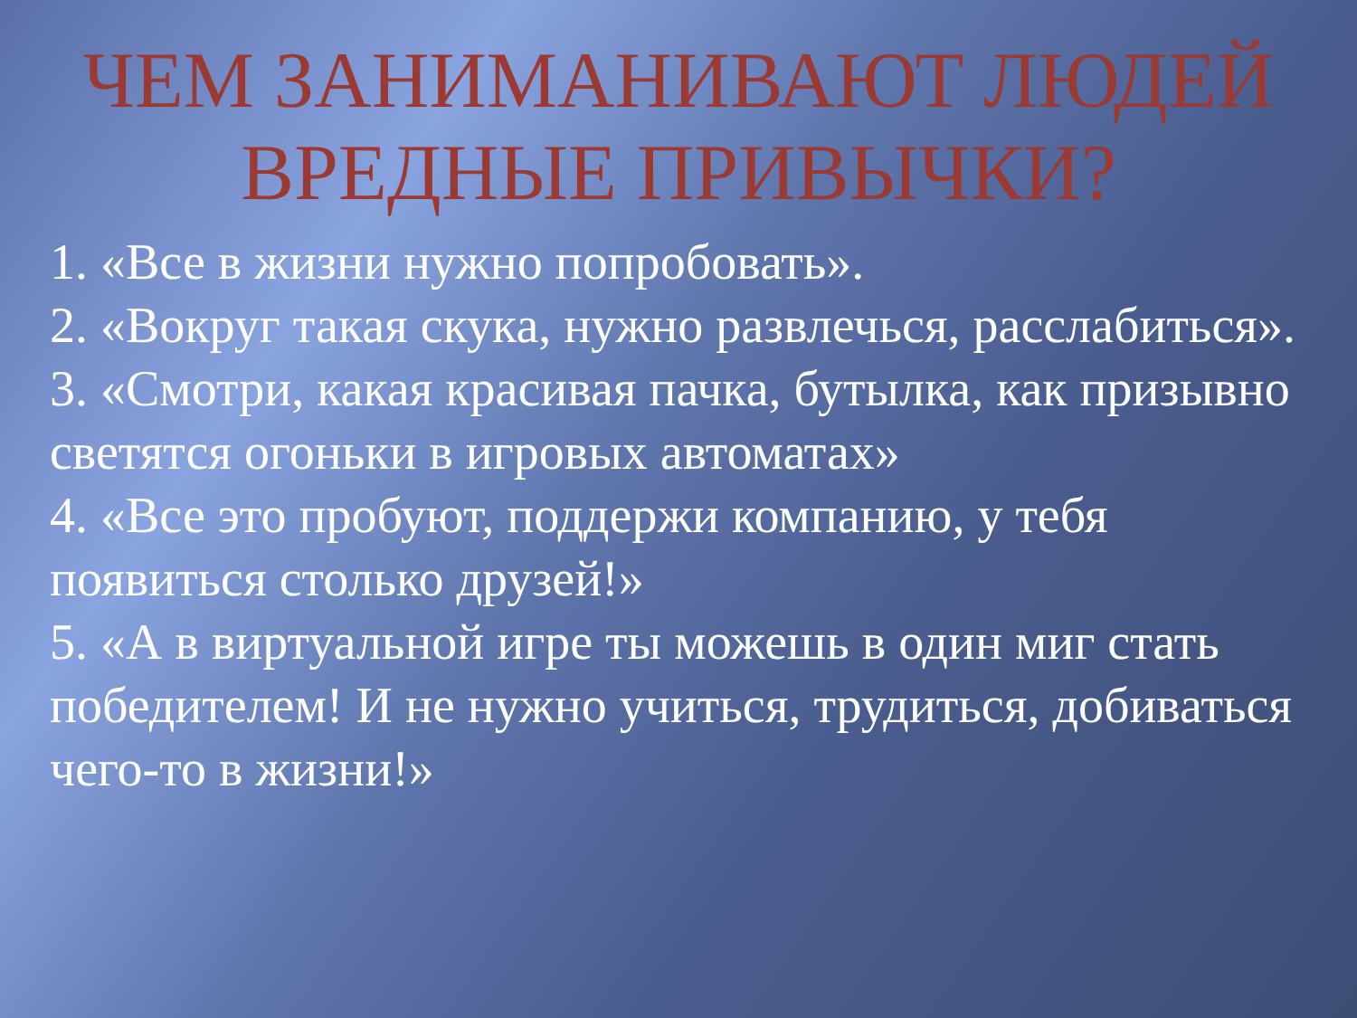ЧЕМ ЗАНИМАНИВАЮТ ЛЮДЕЙ ВРЕДНЫЕ ПРИВЫЧКИ?
1. «Все в жизни нужно попробовать».
2. «Вокруг такая скука, нужно развлечься, расслабиться».
3. «Смотри, какая красивая пачка, бутылка, как призывно светятся огоньки в игровых автоматах»
4. «Все это пробуют, поддержи компанию, у тебя появиться столько друзей!»
5. «А в виртуальной игре ты можешь в один миг стать победителем! И не нужно учиться, трудиться, добиваться чего-то в жизни!»